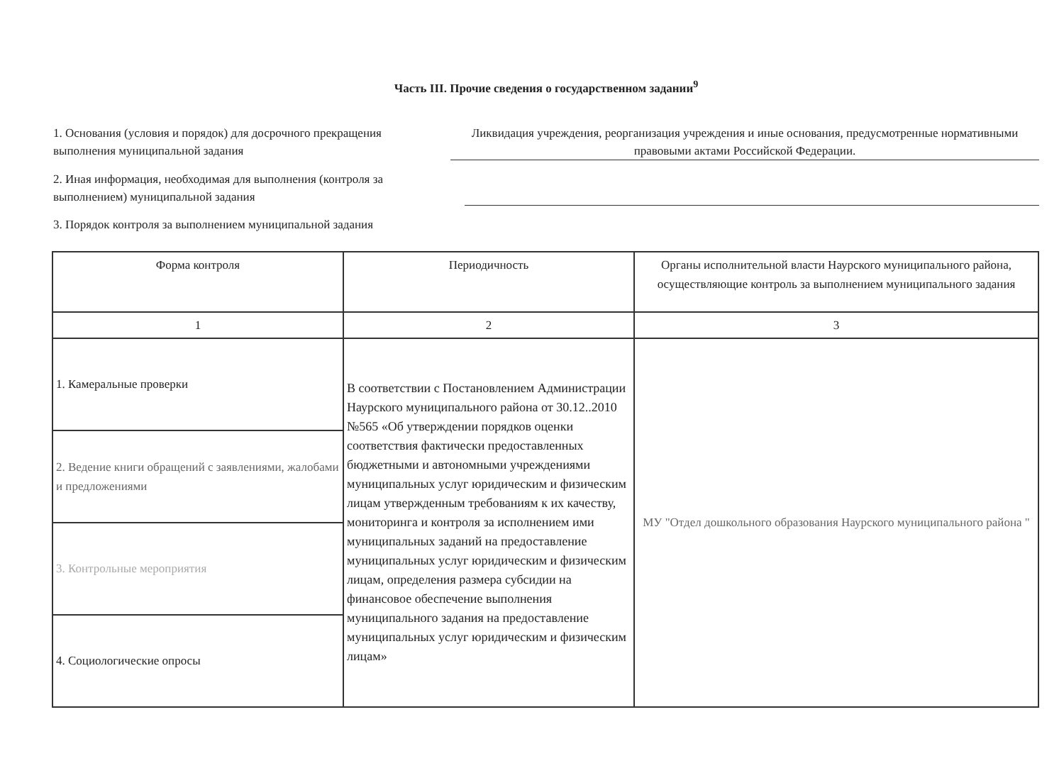Часть III. Прочие сведения о государственном задании<sup>9</sup>
1. Основания (условия и порядок) для досрочного прекращения выполнения муниципальной задания
Ликвидация учреждения, реорганизация учреждения и иные основания, предусмотренные нормативными правовыми актами Российской Федерации.
2. Иная информация, необходимая для выполнения (контроля за выполнением) муниципальной задания
3. Порядок контроля за выполнением муниципальной задания
| Форма контроля | Периодичность | Органы исполнительной власти Наурского муниципального района, осуществляющие контроль за выполнением муниципального задания |
| --- | --- | --- |
| 1 | 2 | 3 |
| 1. Камеральные проверки | В соответствии с Постановлением Администрации Наурского муниципального района от 30.12..2010 №565 «Об утверждении порядков оценки соответствия фактически предоставленных бюджетными и автономными учреждениями муниципальных услуг юридическим и физическим лицам утвержденным требованиям к их качеству, мониторинга и контроля за исполнением ими муниципальных заданий на предоставление муниципальных услуг юридическим и физическим лицам, определения размера субсидии на финансовое обеспечение выполнения муниципального задания на предоставление муниципальных услуг юридическим и физическим лицам» | МУ "Отдел дошкольного образования Наурского муниципального района " |
| 2. Ведение книги обращений с заявлениями, жалобами и предложениями | | |
| 3. Контрольные мероприятия | | |
| 4. Социологические опросы | | |